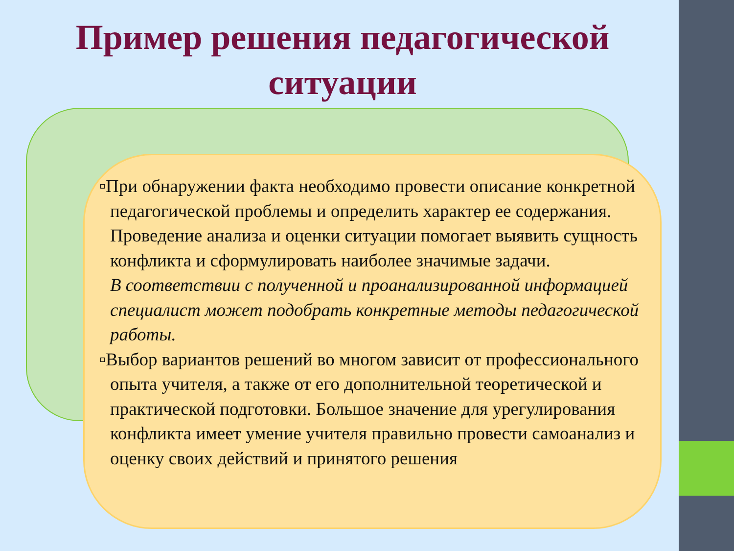Пример решения педагогической ситуации
▫При обнаружении факта необходимо провести описание конкретной педагогической проблемы и определить характер ее содержания. Проведение анализа и оценки ситуации помогает выявить сущность конфликта и сформулировать наиболее значимые задачи.
В соответствии с полученной и проанализированной информацией специалист может подобрать конкретные методы педагогической работы.
▫Выбор вариантов решений во многом зависит от профессионального опыта учителя, а также от его дополнительной теоретической и практической подготовки. Большое значение для урегулирования конфликта имеет умение учителя правильно провести самоанализ и оценку своих действий и принятого решения